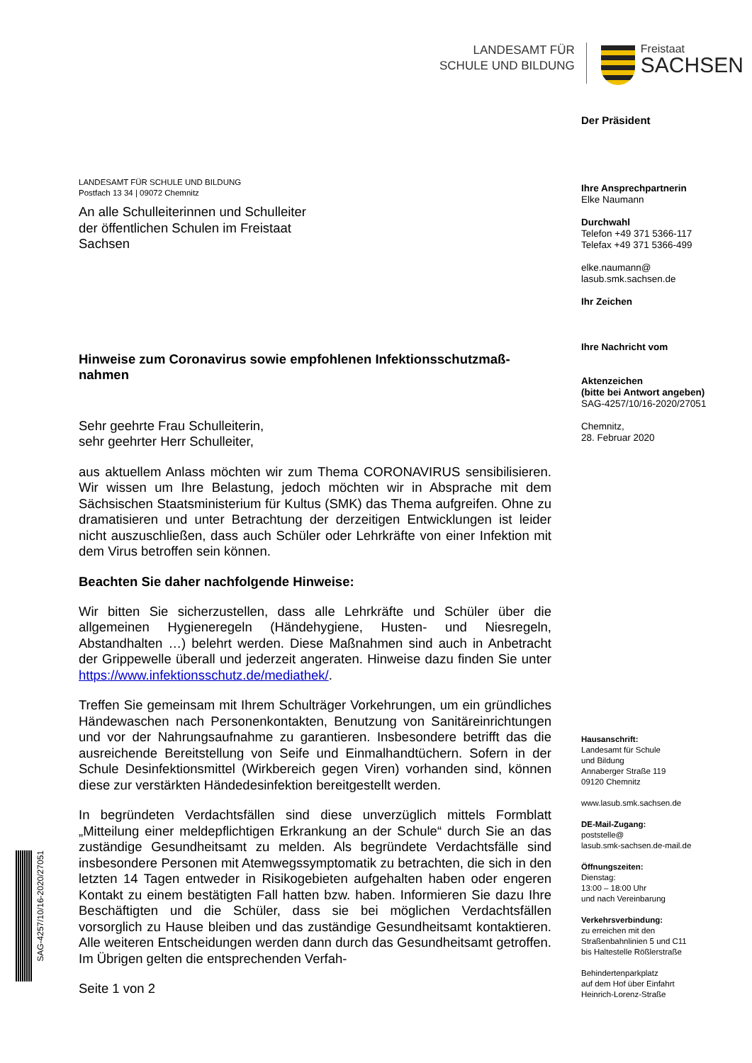LANDESAMT FÜR
SCHULE UND BILDUNG
Freistaat
SACHSEN
Der Präsident
Ihre Ansprechpartnerin
Elke Naumann
Durchwahl
Telefon +49 371 5366-117
Telefax +49 371 5366-499
elke.naumann@
lasub.smk.sachsen.de
Ihr Zeichen
Ihre Nachricht vom
Aktenzeichen
(bitte bei Antwort angeben)
SAG-4257/10/16-2020/27051
Chemnitz,
28. Februar 2020
Hausanschrift:
Landesamt für Schule
und Bildung
Annaberger Straße 119
09120 Chemnitz
www.lasub.smk.sachsen.de
DE-Mail-Zugang:
poststelle@
lasub.smk-sachsen.de-mail.de
Öffnungszeiten:
Dienstag:
13:00 – 18:00 Uhr
und nach Vereinbarung
Verkehrsverbindung:
zu erreichen mit den
Straßenbahnlinien 5 und C11
bis Haltestelle Rößlerstraße
Behindertenparkplatz
auf dem Hof über Einfahrt
Heinrich-Lorenz-Straße
LANDESAMT FÜR SCHULE UND BILDUNG
Postfach 13 34 | 09072 Chemnitz
An alle Schulleiterinnen und Schulleiter
der öffentlichen Schulen im Freistaat
Sachsen
Hinweise zum Coronavirus sowie empfohlenen Infektionsschutzmaß-nahmen
Sehr geehrte Frau Schulleiterin,
sehr geehrter Herr Schulleiter,
aus aktuellem Anlass möchten wir zum Thema CORONAVIRUS sensibilisieren. Wir wissen um Ihre Belastung, jedoch möchten wir in Absprache mit dem Sächsischen Staatsministerium für Kultus (SMK) das Thema aufgreifen. Ohne zu dramatisieren und unter Betrachtung der derzeitigen Entwicklungen ist leider nicht auszuschließen, dass auch Schüler oder Lehrkräfte von einer Infektion mit dem Virus betroffen sein können.
Beachten Sie daher nachfolgende Hinweise:
Wir bitten Sie sicherzustellen, dass alle Lehrkräfte und Schüler über die allgemeinen Hygieneregeln (Händehygiene, Husten- und Niesregeln, Abstandhalten …) belehrt werden. Diese Maßnahmen sind auch in Anbetracht der Grippewelle überall und jederzeit angeraten. Hinweise dazu finden Sie unter https://www.infektionsschutz.de/mediathek/.
Treffen Sie gemeinsam mit Ihrem Schulträger Vorkehrungen, um ein gründliches Händewaschen nach Personenkontakten, Benutzung von Sanitäreinrichtungen und vor der Nahrungsaufnahme zu garantieren. Insbesondere betrifft das die ausreichende Bereitstellung von Seife und Einmalhandtüchern. Sofern in der Schule Desinfektionsmittel (Wirkbereich gegen Viren) vorhanden sind, können diese zur verstärkten Händedesinfektion bereitgestellt werden.
In begründeten Verdachtsfällen sind diese unverzüglich mittels Formblatt „Mitteilung einer meldepflichtigen Erkrankung an der Schule“ durch Sie an das zuständige Gesundheitsamt zu melden. Als begründete Verdachtsfälle sind insbesondere Personen mit Atemwegssymptomatik zu betrachten, die sich in den letzten 14 Tagen entweder in Risikogebieten aufgehalten haben oder engeren Kontakt zu einem bestätigten Fall hatten bzw. haben. Informieren Sie dazu Ihre Beschäftigten und die Schüler, dass sie bei möglichen Verdachtsfällen vorsorglich zu Hause bleiben und das zuständige Gesundheitsamt kontaktieren. Alle weiteren Entscheidungen werden dann durch das Gesundheitsamt getroffen. Im Übrigen gelten die entsprechenden Verfah-
Seite 1 von 2
SAG-4257/10/16-2020/27051